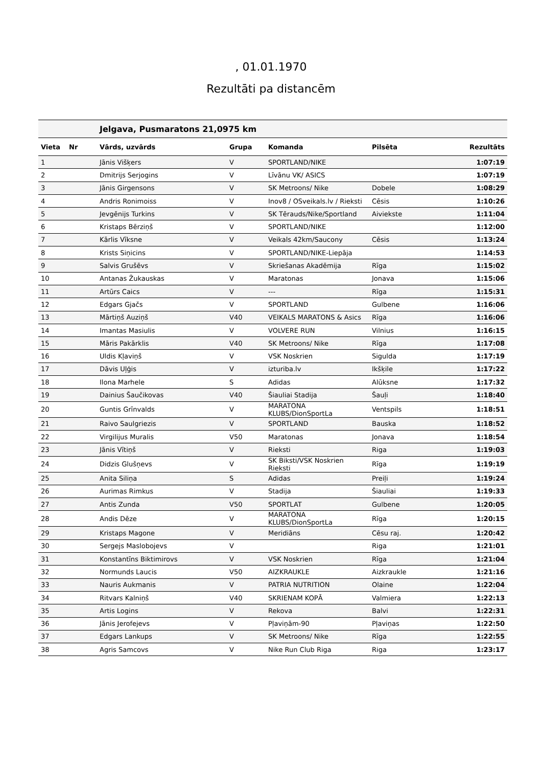, 01.01.1970
Rezultāti pa distancēm
| | | Jelgava, Pusmaratons 21,0975 km | | | | |
| --- | --- | --- | --- | --- | --- | --- |
| Vieta | Nr | Vārds, uzvārds | Grupa | Komanda | Pilsēta | Rezultāts |
| 1 | | Jānis Višķers | V | SPORTLAND/NIKE | | 1:07:19 |
| 2 | | Dmitrijs Serjogins | V | Līvānu VK/ ASICS | | 1:07:19 |
| 3 | | Jānis Girgensons | V | SK Metroons/ Nike | Dobele | 1:08:29 |
| 4 | | Andris Ronimoiss | V | Inov8 / OSveikals.lv / Rieksti | Cēsis | 1:10:26 |
| 5 | | Jevgēnijs Turkins | V | SK Tērauds/Nike/Sportland | Aiviekste | 1:11:04 |
| 6 | | Kristaps Bērziņš | V | SPORTLAND/NIKE | | 1:12:00 |
| 7 | | Kārlis Vīksne | V | Veikals 42km/Saucony | Cēsis | 1:13:24 |
| 8 | | Krists Siņicins | V | SPORTLAND/NIKE-Liepāja | | 1:14:53 |
| 9 | | Salvis Grušēvs | V | Skriešanas Akadēmija | Rīga | 1:15:02 |
| 10 | | Antanas Žukauskas | V | Maratonas | Jonava | 1:15:06 |
| 11 | | Artūrs Caics | V | --- | Rīga | 1:15:31 |
| 12 | | Edgars Gjačs | V | SPORTLAND | Gulbene | 1:16:06 |
| 13 | | Mārtiņš Auziņš | V40 | VEIKALS MARATONS & Asics | Rīga | 1:16:06 |
| 14 | | Imantas Masiulis | V | VOLVERE RUN | Vilnius | 1:16:15 |
| 15 | | Māris Pakārklis | V40 | SK Metroons/ Nike | Rīga | 1:17:08 |
| 16 | | Uldis Kļaviņš | V | VSK Noskrien | Sigulda | 1:17:19 |
| 17 | | Dāvis Uļģis | V | izturiba.lv | Ikšķile | 1:17:22 |
| 18 | | Ilona Marhele | S | Adidas | Alūksne | 1:17:32 |
| 19 | | Dainius Šaučikovas | V40 | Šiauliai Stadija | Šauļi | 1:18:40 |
| 20 | | Guntis Grīnvalds | V | MARATONA KLUBS/DionSportLa | Ventspils | 1:18:51 |
| 21 | | Raivo Saulgriezis | V | SPORTLAND | Bauska | 1:18:52 |
| 22 | | Virgilijus Muralis | V50 | Maratonas | Jonava | 1:18:54 |
| 23 | | Jānis Vītiņš | V | Rieksti | Riga | 1:19:03 |
| 24 | | Didzis Glušņevs | V | SK Biksti/VSK Noskrien Rieksti | Rīga | 1:19:19 |
| 25 | | Anita Siliņa | S | Adidas | Preiļi | 1:19:24 |
| 26 | | Aurimas Rimkus | V | Stadija | Šiauliai | 1:19:33 |
| 27 | | Antis Zunda | V50 | SPORTLAT | Gulbene | 1:20:05 |
| 28 | | Andis Dēze | V | MARATONA KLUBS/DionSportLa | Rīga | 1:20:15 |
| 29 | | Kristaps Magone | V | Meridiāns | Cēsu raj. | 1:20:42 |
| 30 | | Sergejs Maslobojevs | V | | Riga | 1:21:01 |
| 31 | | Konstantīns Biktimirovs | V | VSK Noskrien | Rīga | 1:21:04 |
| 32 | | Normunds Laucis | V50 | AIZKRAUKLE | Aizkraukle | 1:21:16 |
| 33 | | Nauris Aukmanis | V | PATRIA NUTRITION | Olaine | 1:22:04 |
| 34 | | Ritvars Kalniņš | V40 | SKRIENAM KOPĀ | Valmiera | 1:22:13 |
| 35 | | Artis Logins | V | Rekova | Balvi | 1:22:31 |
| 36 | | Jānis Jerofejevs | V | Pļaviņām-90 | Pļaviņas | 1:22:50 |
| 37 | | Edgars Lankups | V | SK Metroons/ Nike | Rīga | 1:22:55 |
| 38 | | Agris Samcovs | V | Nike Run Club Riga | Riga | 1:23:17 |